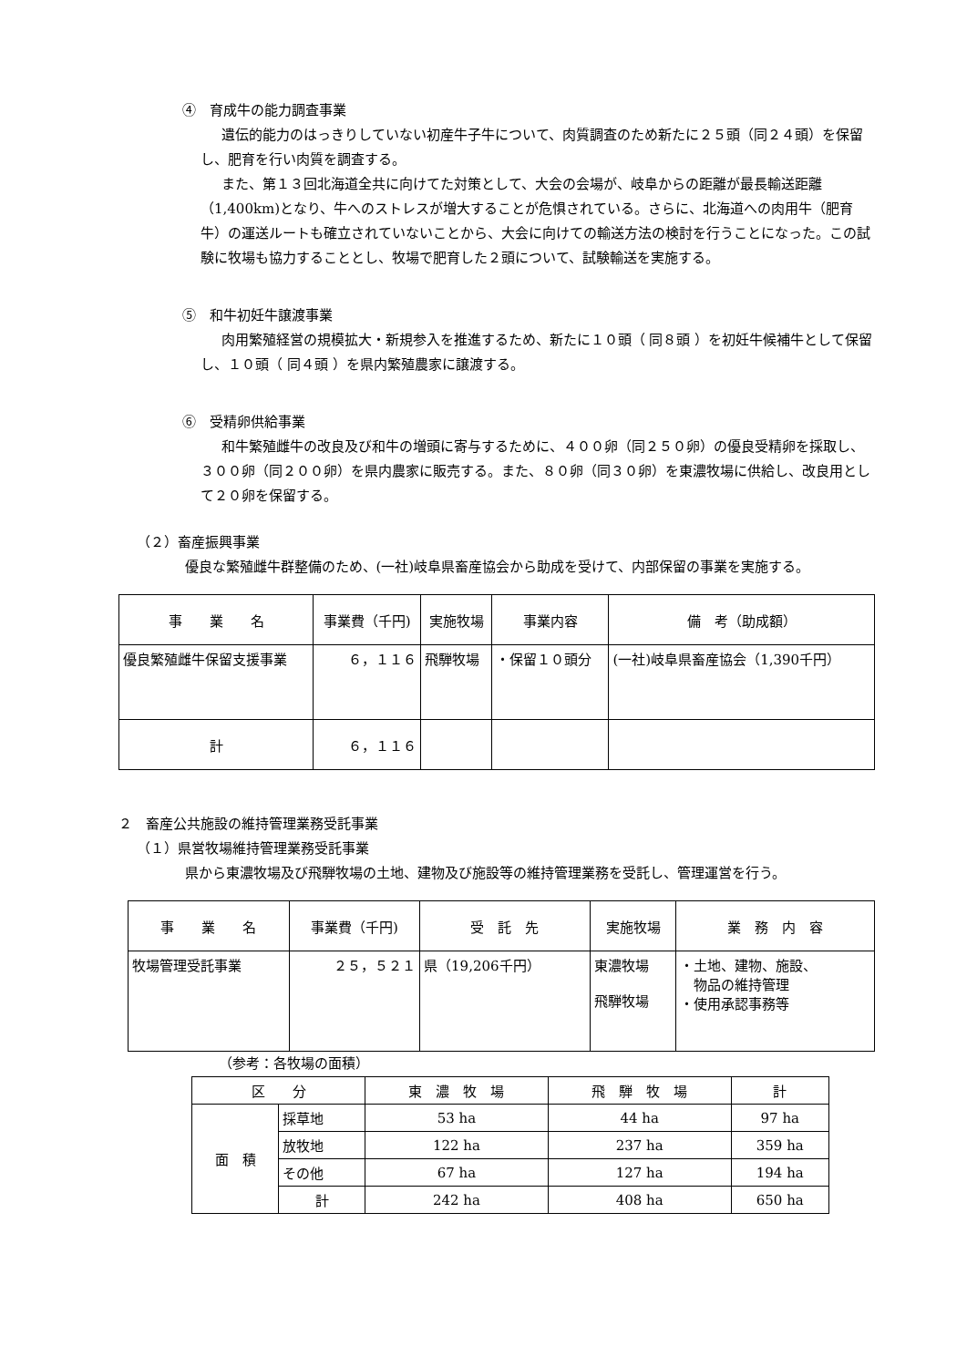④　育成牛の能力調査事業
遺伝的能力のはっきりしていない初産牛子牛について、肉質調査のため新たに２５頭（同２４頭）を保留し、肥育を行い肉質を調査する。
また、第１３回北海道全共に向けてた対策として、大会の会場が、岐阜からの距離が最長輸送距離（1,400km)となり、牛へのストレスが増大することが危惧されている。さらに、北海道への肉用牛（肥育牛）の運送ルートも確立されていないことから、大会に向けての輸送方法の検討を行うことになった。この試験に牧場も協力することとし、牧場で肥育した２頭について、試験輸送を実施する。
⑤　和牛初妊牛譲渡事業
肉用繁殖経営の規模拡大・新規参入を推進するため、新たに１０頭（ 同８頭 ）を初妊牛候補牛として保留し、１０頭（ 同４頭 ）を県内繁殖農家に譲渡する。
⑥　受精卵供給事業
和牛繁殖雌牛の改良及び和牛の増頭に寄与するために、４００卵（同２５０卵）の優良受精卵を採取し、３００卵（同２００卵）を県内農家に販売する。また、８０卵（同３０卵）を東濃牧場に供給し、改良用として２０卵を保留する。
（２）畜産振興事業
優良な繁殖雌牛群整備のため、(一社)岐阜県畜産協会から助成を受けて、内部保留の事業を実施する。
| 事 業 名 | 事業費（千円) | 実施牧場 | 事業内容 | 備 考（助成額） |
| --- | --- | --- | --- | --- |
| 優良繁殖雌牛保留支援事業 | ６，１１６ | 飛騨牧場 | ・保留１０頭分 | (一社)岐阜県畜産協会（1,390千円） |
| 計 | ６，１１６ | | | |
２　畜産公共施設の維持管理業務受託事業
（１）県営牧場維持管理業務受託事業
県から東濃牧場及び飛騨牧場の土地、建物及び施設等の維持管理業務を受託し、管理運営を行う。
| 事 業 名 | 事業費（千円) | 受 託 先 | 実施牧場 | 業 務 内 容 |
| --- | --- | --- | --- | --- |
| 牧場管理受託事業 | ２５，５２１ | 県（19,206千円） | 東濃牧場 飛騨牧場 | ・土地、建物、施設、 物品の維持管理 ・使用承認事務等 |
（参考：各牧場の面積）
| 区 分 | | 東 濃 牧 場 | 飛 騨 牧 場 | 計 |
| --- | --- | --- | --- | --- |
| 面 積 | 採草地 | 53 ha | 44 ha | 97 ha |
| | 放牧地 | 122 ha | 237 ha | 359 ha |
| | その他 | 67 ha | 127 ha | 194 ha |
| | 計 | 242 ha | 408 ha | 650 ha |